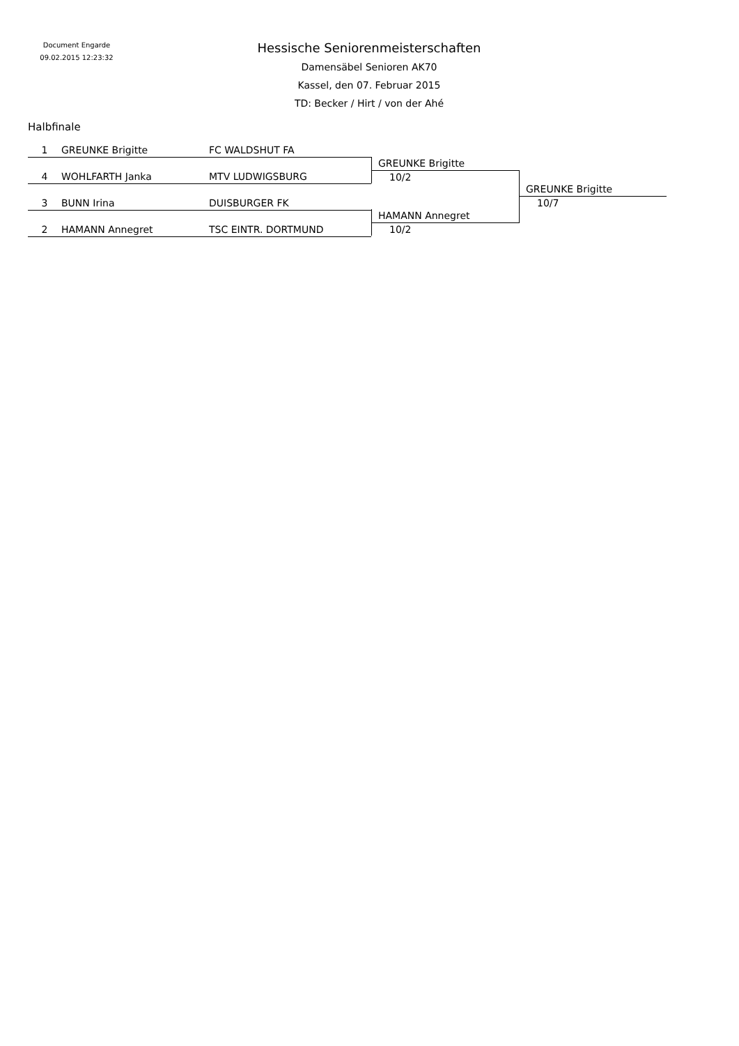Document Engarde
09.02.2015 12:23:32
Hessische Seniorenmeisterschaften
Damensäbel Senioren AK70
Kassel, den 07. Februar 2015
TD: Becker / Hirt / von der Ahé
Halbfinale
1 GREUNKE Brigitte FC WALDSHUT FA
4 WOHLFARTH Janka MTV LUDWIGSBURG
3 BUNN Irina DUISBURGER FK
2 HAMANN Annegret TSC EINTR. DORTMUND
GREUNKE Brigitte
10/2
HAMANN Annegret
10/2
GREUNKE Brigitte
10/7